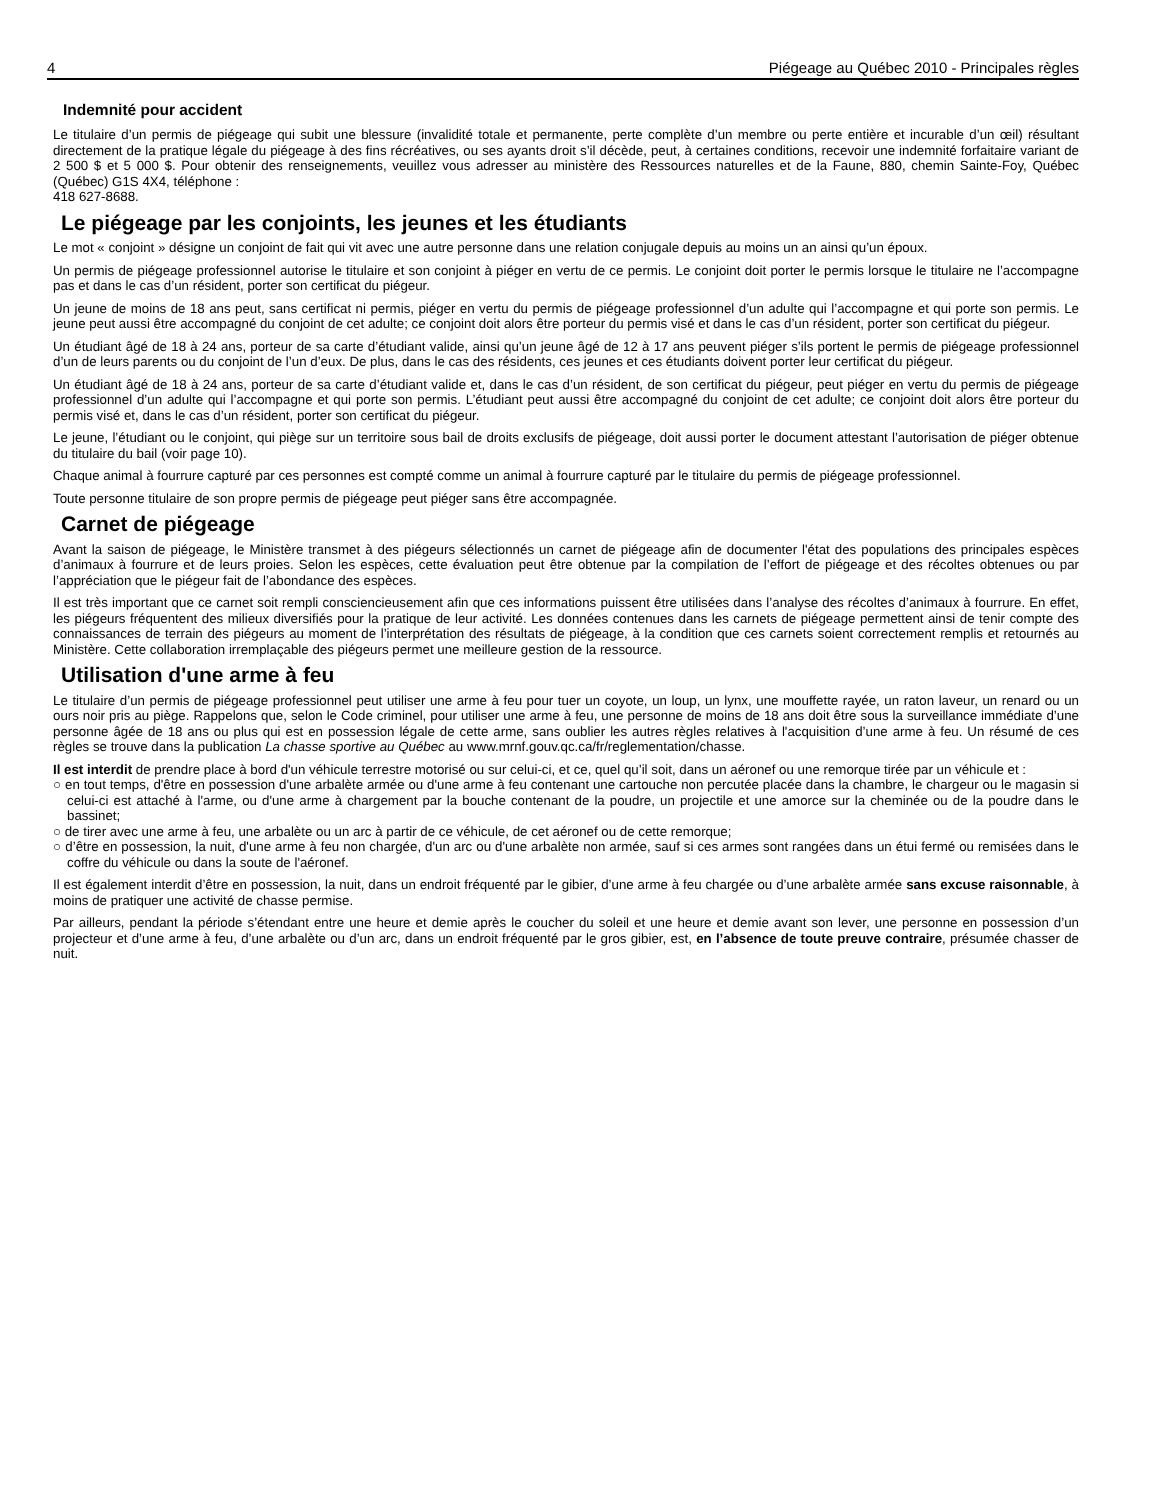4 Piégeage au Québec 2010 - Principales règles
Indemnité pour accident
Le titulaire d’un permis de piégeage qui subit une blessure (invalidité totale et permanente, perte complète d’un membre ou perte entière et incurable d’un œil) résultant directement de la pratique légale du piégeage à des fins récréatives, ou ses ayants droit s’il décède, peut, à certaines conditions, recevoir une indemnité forfaitaire variant de 2 500 $ et 5 000 $. Pour obtenir des renseignements, veuillez vous adresser au ministère des Ressources naturelles et de la Faune, 880, chemin Sainte-Foy, Québec (Québec) G1S 4X4, téléphone :
418 627-8688.
Le piégeage par les conjoints, les jeunes et les étudiants
Le mot « conjoint » désigne un conjoint de fait qui vit avec une autre personne dans une relation conjugale depuis au moins un an ainsi qu’un époux.
Un permis de piégeage professionnel autorise le titulaire et son conjoint à piéger en vertu de ce permis. Le conjoint doit porter le permis lorsque le titulaire ne l’accompagne pas et dans le cas d’un résident, porter son certificat du piégeur.
Un jeune de moins de 18 ans peut, sans certificat ni permis, piéger en vertu du permis de piégeage professionnel d’un adulte qui l’accompagne et qui porte son permis. Le jeune peut aussi être accompagné du conjoint de cet adulte; ce conjoint doit alors être porteur du permis visé et dans le cas d’un résident, porter son certificat du piégeur.
Un étudiant âgé de 18 à 24 ans, porteur de sa carte d’étudiant valide, ainsi qu’un jeune âgé de 12 à 17 ans peuvent piéger s’ils portent le permis de piégeage professionnel d’un de leurs parents ou du conjoint de l’un d’eux. De plus, dans le cas des résidents, ces jeunes et ces étudiants doivent porter leur certificat du piégeur.
Un étudiant âgé de 18 à 24 ans, porteur de sa carte d’étudiant valide et, dans le cas d’un résident, de son certificat du piégeur, peut piéger en vertu du permis de piégeage professionnel d’un adulte qui l’accompagne et qui porte son permis. L’étudiant peut aussi être accompagné du conjoint de cet adulte; ce conjoint doit alors être porteur du permis visé et, dans le cas d’un résident, porter son certificat du piégeur.
Le jeune, l’étudiant ou le conjoint, qui piège sur un territoire sous bail de droits exclusifs de piégeage, doit aussi porter le document attestant l’autorisation de piéger obtenue du titulaire du bail (voir page 10).
Chaque animal à fourrure capturé par ces personnes est compté comme un animal à fourrure capturé par le titulaire du permis de piégeage professionnel.
Toute personne titulaire de son propre permis de piégeage peut piéger sans être accompagnée.
Carnet de piégeage
Avant la saison de piégeage, le Ministère transmet à des piégeurs sélectionnés un carnet de piégeage afin de documenter l'état des populations des principales espèces d’animaux à fourrure et de leurs proies. Selon les espèces, cette évaluation peut être obtenue par la compilation de l’effort de piégeage et des récoltes obtenues ou par l’appréciation que le piégeur fait de l’abondance des espèces.
Il est très important que ce carnet soit rempli consciencieusement afin que ces informations puissent être utilisées dans l’analyse des récoltes d’animaux à fourrure. En effet, les piégeurs fréquentent des milieux diversifiés pour la pratique de leur activité. Les données contenues dans les carnets de piégeage permettent ainsi de tenir compte des connaissances de terrain des piégeurs au moment de l’interprétation des résultats de piégeage, à la condition que ces carnets soient correctement remplis et retournés au Ministère. Cette collaboration irremplaçable des piégeurs permet une meilleure gestion de la ressource.
Utilisation d'une arme à feu
Le titulaire d’un permis de piégeage professionnel peut utiliser une arme à feu pour tuer un coyote, un loup, un lynx, une mouffette rayée, un raton laveur, un renard ou un ours noir pris au piège. Rappelons que, selon le Code criminel, pour utiliser une arme à feu, une personne de moins de 18 ans doit être sous la surveillance immédiate d’une personne âgée de 18 ans ou plus qui est en possession légale de cette arme, sans oublier les autres règles relatives à l'acquisition d’une arme à feu. Un résumé de ces règles se trouve dans la publication La chasse sportive au Québec au www.mrnf.gouv.qc.ca/fr/reglementation/chasse.
Il est interdit de prendre place à bord d'un véhicule terrestre motorisé ou sur celui-ci, et ce, quel qu’il soit, dans un aéronef ou une remorque tirée par un véhicule et :
○ en tout temps, d'être en possession d'une arbalète armée ou d'une arme à feu contenant une cartouche non percutée placée dans la chambre, le chargeur ou le magasin si celui-ci est attaché à l'arme, ou d'une arme à chargement par la bouche contenant de la poudre, un projectile et une amorce sur la cheminée ou de la poudre dans le bassinet;
○ de tirer avec une arme à feu, une arbalète ou un arc à partir de ce véhicule, de cet aéronef ou de cette remorque;
○ d’être en possession, la nuit, d'une arme à feu non chargée, d'un arc ou d'une arbalète non armée, sauf si ces armes sont rangées dans un étui fermé ou remisées dans le coffre du véhicule ou dans la soute de l'aéronef.
Il est également interdit d’être en possession, la nuit, dans un endroit fréquenté par le gibier, d’une arme à feu chargée ou d’une arbalète armée sans excuse raisonnable, à moins de pratiquer une activité de chasse permise.
Par ailleurs, pendant la période s’étendant entre une heure et demie après le coucher du soleil et une heure et demie avant son lever, une personne en possession d’un projecteur et d’une arme à feu, d’une arbalète ou d’un arc, dans un endroit fréquenté par le gros gibier, est, en l’absence de toute preuve contraire, présumée chasser de nuit.